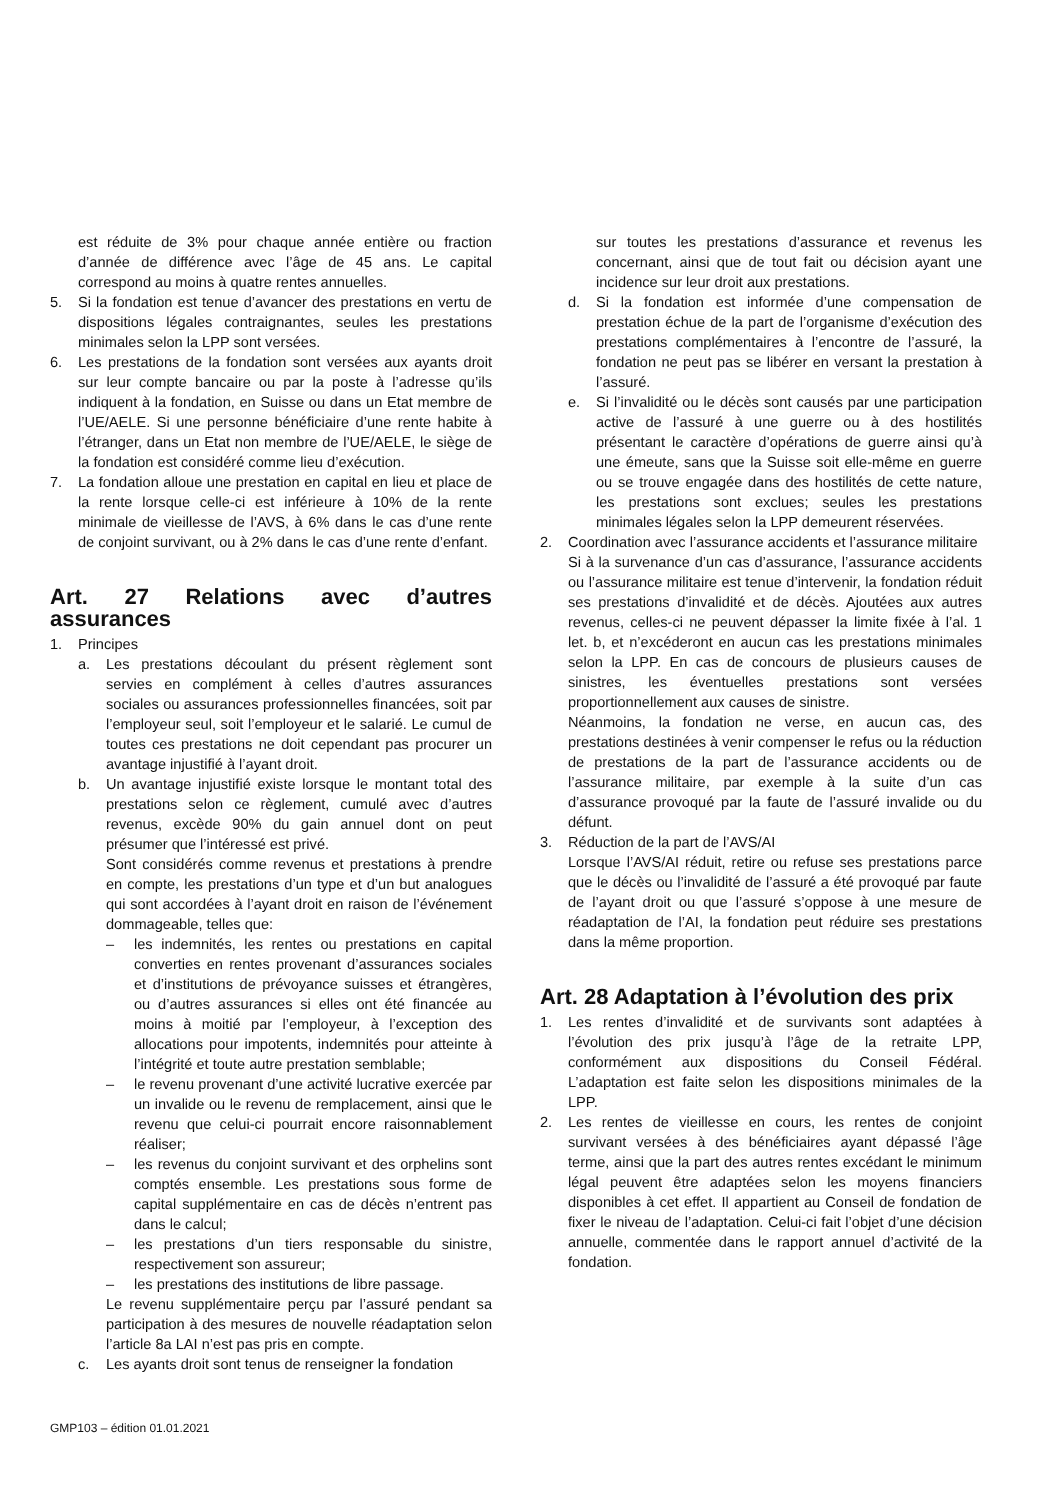est réduite de 3% pour chaque année entière ou fraction d’année de différence avec l’âge de 45 ans. Le capital correspond au moins à quatre rentes annuelles.
5. Si la fondation est tenue d’avancer des prestations en vertu de dispositions légales contraignantes, seules les prestations minimales selon la LPP sont versées.
6. Les prestations de la fondation sont versées aux ayants droit sur leur compte bancaire ou par la poste à l’adresse qu’ils indiquent à la fondation, en Suisse ou dans un Etat membre de l’UE/AELE. Si une personne bénéficiaire d’une rente habite à l’étranger, dans un Etat non membre de l’UE/AELE, le siège de la fondation est considéré comme lieu d’exécution.
7. La fondation alloue une prestation en capital en lieu et place de la rente lorsque celle-ci est inférieure à 10% de la rente minimale de vieillesse de l’AVS, à 6% dans le cas d’une rente de conjoint survivant, ou à 2% dans le cas d’une rente d’enfant.
Art. 27 Relations avec d’autres assurances
1. Principes
a. Les prestations découlant du présent règlement sont servies en complément à celles d’autres assurances sociales ou assurances professionnelles financées, soit par l’employeur seul, soit l’employeur et le salarié. Le cumul de toutes ces prestations ne doit cependant pas procurer un avantage injustifié à l’ayant droit.
b. Un avantage injustifié existe lorsque le montant total des prestations selon ce règlement, cumulé avec d’autres revenus, excède 90% du gain annuel dont on peut présumer que l’intéressé est privé.
Sont considérés comme revenus et prestations à prendre en compte, les prestations d’un type et d’un but analogues qui sont accordées à l’ayant droit en raison de l’événement dommageable, telles que:
– les indemnités, les rentes ou prestations en capital converties en rentes provenant d’assurances sociales et d’institutions de prévoyance suisses et étrangères, ou d’autres assurances si elles ont été financée au moins à moitié par l’employeur, à l’exception des allocations pour impotents, indemnités pour atteinte à l’intégrité et toute autre prestation semblable;
– le revenu provenant d’une activité lucrative exercée par un invalide ou le revenu de remplacement, ainsi que le revenu que celui-ci pourrait encore raisonnablement réaliser;
– les revenus du conjoint survivant et des orphelins sont comptés ensemble. Les prestations sous forme de capital supplémentaire en cas de décès n’entrent pas dans le calcul;
– les prestations d’un tiers responsable du sinistre, respectivement son assureur;
– les prestations des institutions de libre passage.
Le revenu supplémentaire perçu par l’assuré pendant sa participation à des mesures de nouvelle réadaptation selon l’article 8a LAI n’est pas pris en compte.
c. Les ayants droit sont tenus de renseigner la fondation
sur toutes les prestations d’assurance et revenus les concernant, ainsi que de tout fait ou décision ayant une incidence sur leur droit aux prestations.
d. Si la fondation est informée d’une compensation de prestation échue de la part de l’organisme d’exécution des prestations complémentaires à l’encontre de l’assuré, la fondation ne peut pas se libérer en versant la prestation à l’assuré.
e. Si l’invalidité ou le décès sont causés par une participation active de l’assuré à une guerre ou à des hostilités présentant le caractère d’opérations de guerre ainsi qu’à une émeute, sans que la Suisse soit elle-même en guerre ou se trouve engagée dans des hostilités de cette nature, les prestations sont exclues; seules les prestations minimales légales selon la LPP demeurent réservées.
2. Coordination avec l’assurance accidents et l’assurance militaire
Si à la survenance d’un cas d’assurance, l’assurance accidents ou l’assurance militaire est tenue d’intervenir, la fondation réduit ses prestations d’invalidité et de décès. Ajoutées aux autres revenus, celles-ci ne peuvent dépasser la limite fixée à l’al. 1 let. b, et n’excéderont en aucun cas les prestations minimales selon la LPP. En cas de concours de plusieurs causes de sinistres, les éventuelles prestations sont versées proportionnellement aux causes de sinistre.
Néanmoins, la fondation ne verse, en aucun cas, des prestations destinées à venir compenser le refus ou la réduction de prestations de la part de l’assurance accidents ou de l’assurance militaire, par exemple à la suite d’un cas d’assurance provoqué par la faute de l’assuré invalide ou du défunt.
3. Réduction de la part de l’AVS/AI
Lorsque l’AVS/AI réduit, retire ou refuse ses prestations parce que le décès ou l’invalidité de l’assuré a été provoqué par faute de l’ayant droit ou que l’assuré s’oppose à une mesure de réadaptation de l’AI, la fondation peut réduire ses prestations dans la même proportion.
Art. 28 Adaptation à l’évolution des prix
1. Les rentes d’invalidité et de survivants sont adaptées à l’évolution des prix jusqu’à l’âge de la retraite LPP, conformément aux dispositions du Conseil Fédéral. L’adaptation est faite selon les dispositions minimales de la LPP.
2. Les rentes de vieillesse en cours, les rentes de conjoint survivant versées à des bénéficiaires ayant dépassé l’âge terme, ainsi que la part des autres rentes excédant le minimum légal peuvent être adaptées selon les moyens financiers disponibles à cet effet. Il appartient au Conseil de fondation de fixer le niveau de l’adaptation. Celui-ci fait l’objet d’une décision annuelle, commentée dans le rapport annuel d’activité de la fondation.
GMP103 – édition 01.01.2021